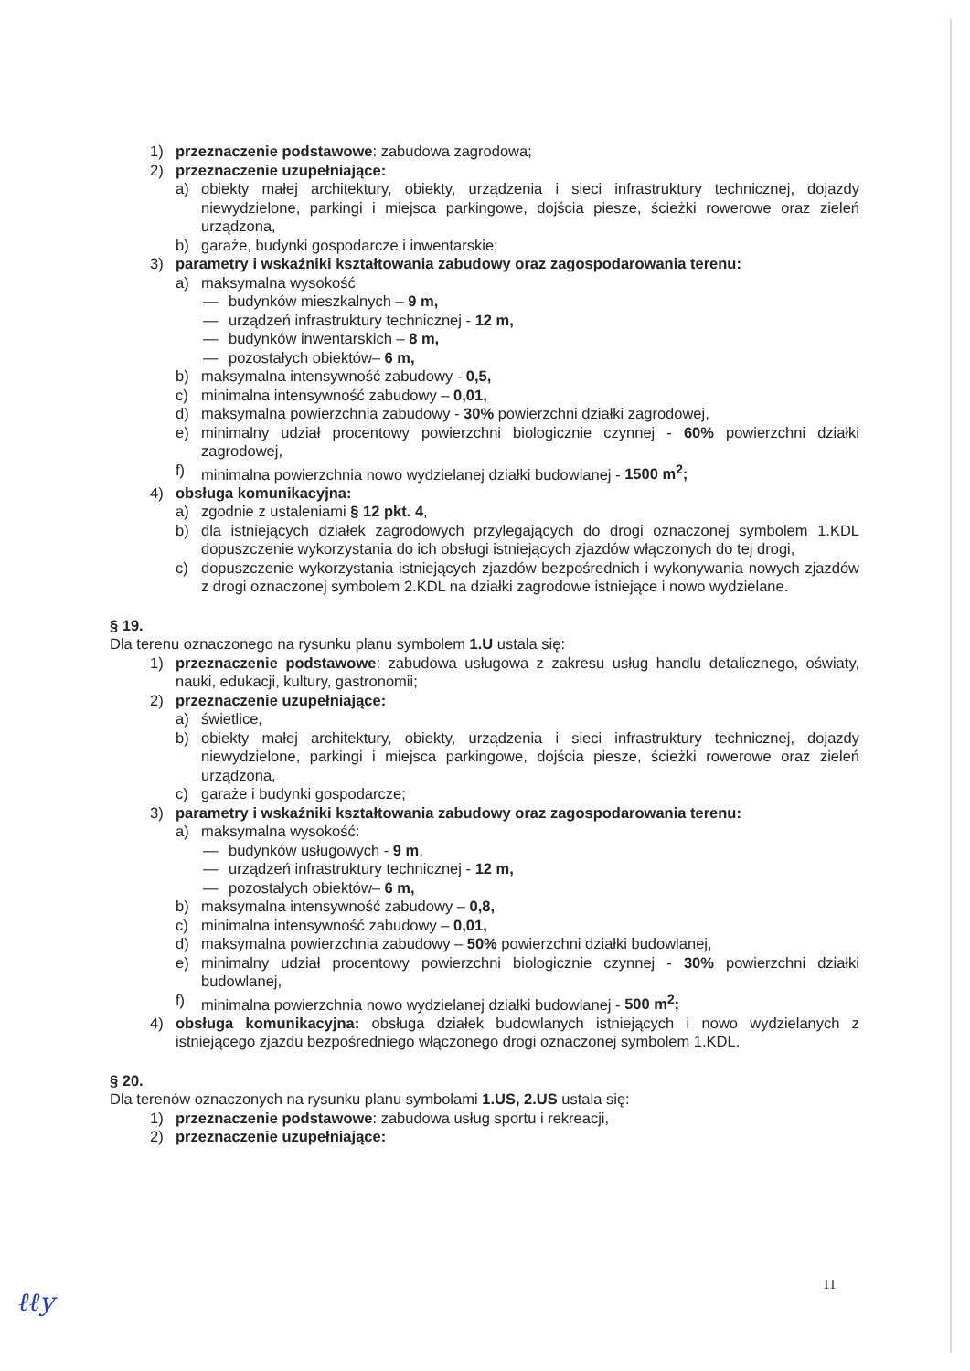1) przeznaczenie podstawowe: zabudowa zagrodowa;
2) przeznaczenie uzupełniające:
a) obiekty małej architektury, obiekty, urządzenia i sieci infrastruktury technicznej, dojazdy niewydzielone, parkingi i miejsca parkingowe, dojścia piesze, ścieżki rowerowe oraz zieleń urządzona,
b) garaże, budynki gospodarcze i inwentarskie;
3) parametry i wskaźniki kształtowania zabudowy oraz zagospodarowania terenu:
a) maksymalna wysokość
— budynków mieszkalnych – 9 m,
— urządzeń infrastruktury technicznej - 12 m,
— budynków inwentarskich – 8 m,
— pozostałych obiektów– 6 m,
b) maksymalna intensywność zabudowy - 0,5,
c) minimalna intensywność zabudowy – 0,01,
d) maksymalna powierzchnia zabudowy - 30% powierzchni działki zagrodowej,
e) minimalny udział procentowy powierzchni biologicznie czynnej - 60% powierzchni działki zagrodowej,
f) minimalna powierzchnia nowo wydzielanej działki budowlanej - 1500 m<sup>2</sup>;
4) obsługa komunikacyjna:
a) zgodnie z ustaleniami § 12 pkt. 4,
b) dla istniejących działek zagrodowych przylegających do drogi oznaczonej symbolem 1.KDL dopuszczenie wykorzystania do ich obsługi istniejących zjazdów włączonych do tej drogi,
c) dopuszczenie wykorzystania istniejących zjazdów bezpośrednich i wykonywania nowych zjazdów z drogi oznaczonej symbolem 2.KDL na działki zagrodowe istniejące i nowo wydzielane.
§ 19.
Dla terenu oznaczonego na rysunku planu symbolem 1.U ustala się:
1) przeznaczenie podstawowe: zabudowa usługowa z zakresu usług handlu detalicznego, oświaty, nauki, edukacji, kultury, gastronomii;
2) przeznaczenie uzupełniające:
a) świetlice,
b) obiekty małej architektury, obiekty, urządzenia i sieci infrastruktury technicznej, dojazdy niewydzielone, parkingi i miejsca parkingowe, dojścia piesze, ścieżki rowerowe oraz zieleń urządzona,
c) garaże i budynki gospodarcze;
3) parametry i wskaźniki kształtowania zabudowy oraz zagospodarowania terenu:
a) maksymalna wysokość:
— budynków usługowych - 9 m,
— urządzeń infrastruktury technicznej - 12 m,
— pozostałych obiektów– 6 m,
b) maksymalna intensywność zabudowy – 0,8,
c) minimalna intensywność zabudowy – 0,01,
d) maksymalna powierzchnia zabudowy – 50% powierzchni działki budowlanej,
e) minimalny udział procentowy powierzchni biologicznie czynnej - 30% powierzchni działki budowlanej,
f) minimalna powierzchnia nowo wydzielanej działki budowlanej - 500 m<sup>2</sup>;
4) obsługa komunikacyjna: obsługa działek budowlanych istniejących i nowo wydzielanych z istniejącego zjazdu bezpośredniego włączonego drogi oznaczonej symbolem 1.KDL.
§ 20.
Dla terenów oznaczonych na rysunku planu symbolami 1.US, 2.US ustala się:
1) przeznaczenie podstawowe: zabudowa usług sportu i rekreacji,
2) przeznaczenie uzupełniające:
11
ℓℓy